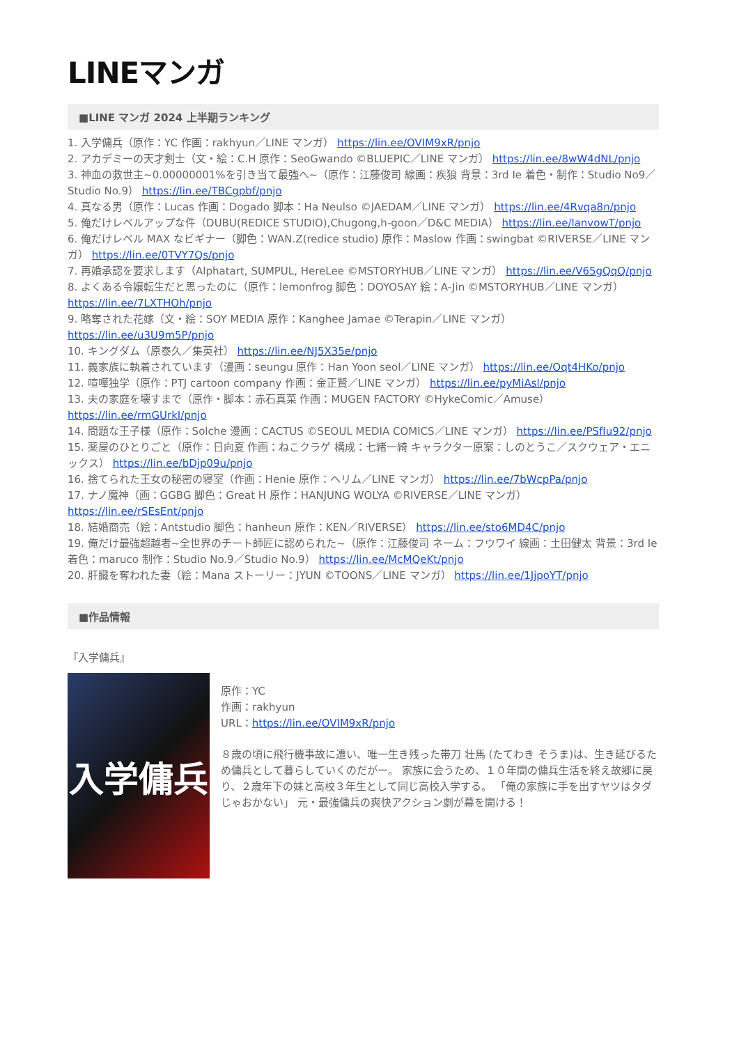LINEマンガ
■LINE マンガ 2024 上半期ランキング
1. 入学傭兵（原作：YC 作画：rakhyun／LINE マンガ） https://lin.ee/OVIM9xR/pnjo
2. アカデミーの天才剣士（文・絵：C.H 原作：SeoGwando ©BLUEPIC／LINE マンガ） https://lin.ee/8wW4dNL/pnjo
3. 神血の救世主~0.00000001%を引き当て最強へ~（原作：江藤俊司 線画：疾狼 背景：3rd Ie 着色・制作：Studio No9／Studio No.9） https://lin.ee/TBCgpbf/pnjo
4. 真なる男（原作：Lucas 作画：Dogado 脚本：Ha Neulso ©JAEDAM／LINE マンガ） https://lin.ee/4Rvqa8n/pnjo
5. 俺だけレベルアップな件（DUBU(REDICE STUDIO),Chugong,h-goon／D&C MEDIA） https://lin.ee/lanvowT/pnjo
6. 俺だけレベル MAX なビギナー（脚色：WAN.Z(redice studio) 原作：Maslow 作画：swingbat ©RIVERSE／LINE マンガ） https://lin.ee/0TVY7Qs/pnjo
7. 再婚承認を要求します（Alphatart, SUMPUL, HereLee ©MSTORYHUB／LINE マンガ） https://lin.ee/V65gQqQ/pnjo
8. よくある令嬢転生だと思ったのに（原作：lemonfrog 脚色：DOYOSAY 絵：A-Jin ©MSTORYHUB／LINE マンガ） https://lin.ee/7LXTHOh/pnjo
9. 略奪された花嫁（文・絵：SOY MEDIA 原作：Kanghee Jamae ©Terapin／LINE マンガ） https://lin.ee/u3U9m5P/pnjo
10. キングダム（原泰久／集英社） https://lin.ee/NJ5X35e/pnjo
11. 義家族に執着されています（漫画：seungu 原作：Han Yoon seol／LINE マンガ） https://lin.ee/Oqt4HKo/pnjo
12. 喧嘩独学（原作：PTJ cartoon company 作画：金正賢／LINE マンガ） https://lin.ee/pyMiAsl/pnjo
13. 夫の家庭を壊すまで（原作・脚本：赤石真菜 作画：MUGEN FACTORY ©HykeComic／Amuse） https://lin.ee/rmGUrkI/pnjo
14. 問題な王子様（原作：Solche 漫画：CACTUS ©SEOUL MEDIA COMICS／LINE マンガ） https://lin.ee/PSfIu92/pnjo
15. 薬屋のひとりごと（原作：日向夏 作画：ねこクラゲ 構成：七緒一綺 キャラクター原案：しのとうこ／スクウェア・エニックス） https://lin.ee/bDjp09u/pnjo
16. 捨てられた王女の秘密の寝室（作画：Henie 原作：ヘリム／LINE マンガ） https://lin.ee/7bWcpPa/pnjo
17. ナノ魔神（画：GGBG 脚色：Great H 原作：HANJUNG WOLYA ©RIVERSE／LINE マンガ） https://lin.ee/rSEsEnt/pnjo
18. 結婚商売（絵：Antstudio 脚色：hanheun 原作：KEN／RIVERSE） https://lin.ee/sto6MD4C/pnjo
19. 俺だけ最強超越者~全世界のチート師匠に認められた~（原作：江藤俊司 ネーム：フウワイ 線画：土田健太 背景：3rd Ie 着色：maruco 制作：Studio No.9／Studio No.9） https://lin.ee/McMQeKt/pnjo
20. 肝臓を奪われた妻（絵：Mana ストーリー：JYUN ©TOONS／LINE マンガ） https://lin.ee/1JjpoYT/pnjo
■作品情報
『入学傭兵』
入学傭兵
原作：YC
作画：rakhyun
URL：https://lin.ee/OVIM9xR/pnjo
８歳の頃に飛行機事故に遭い、唯一生き残った帯刀 壮馬 (たてわき そうま)は、生き延びるため傭兵として暮らしていくのだがー。 家族に会うため、１０年間の傭兵生活を終え故郷に戻り、２歳年下の妹と高校３年生として同じ高校入学する。 「俺の家族に手を出すヤツはタダじゃおかない」 元・最強傭兵の爽快アクション劇が幕を開ける！